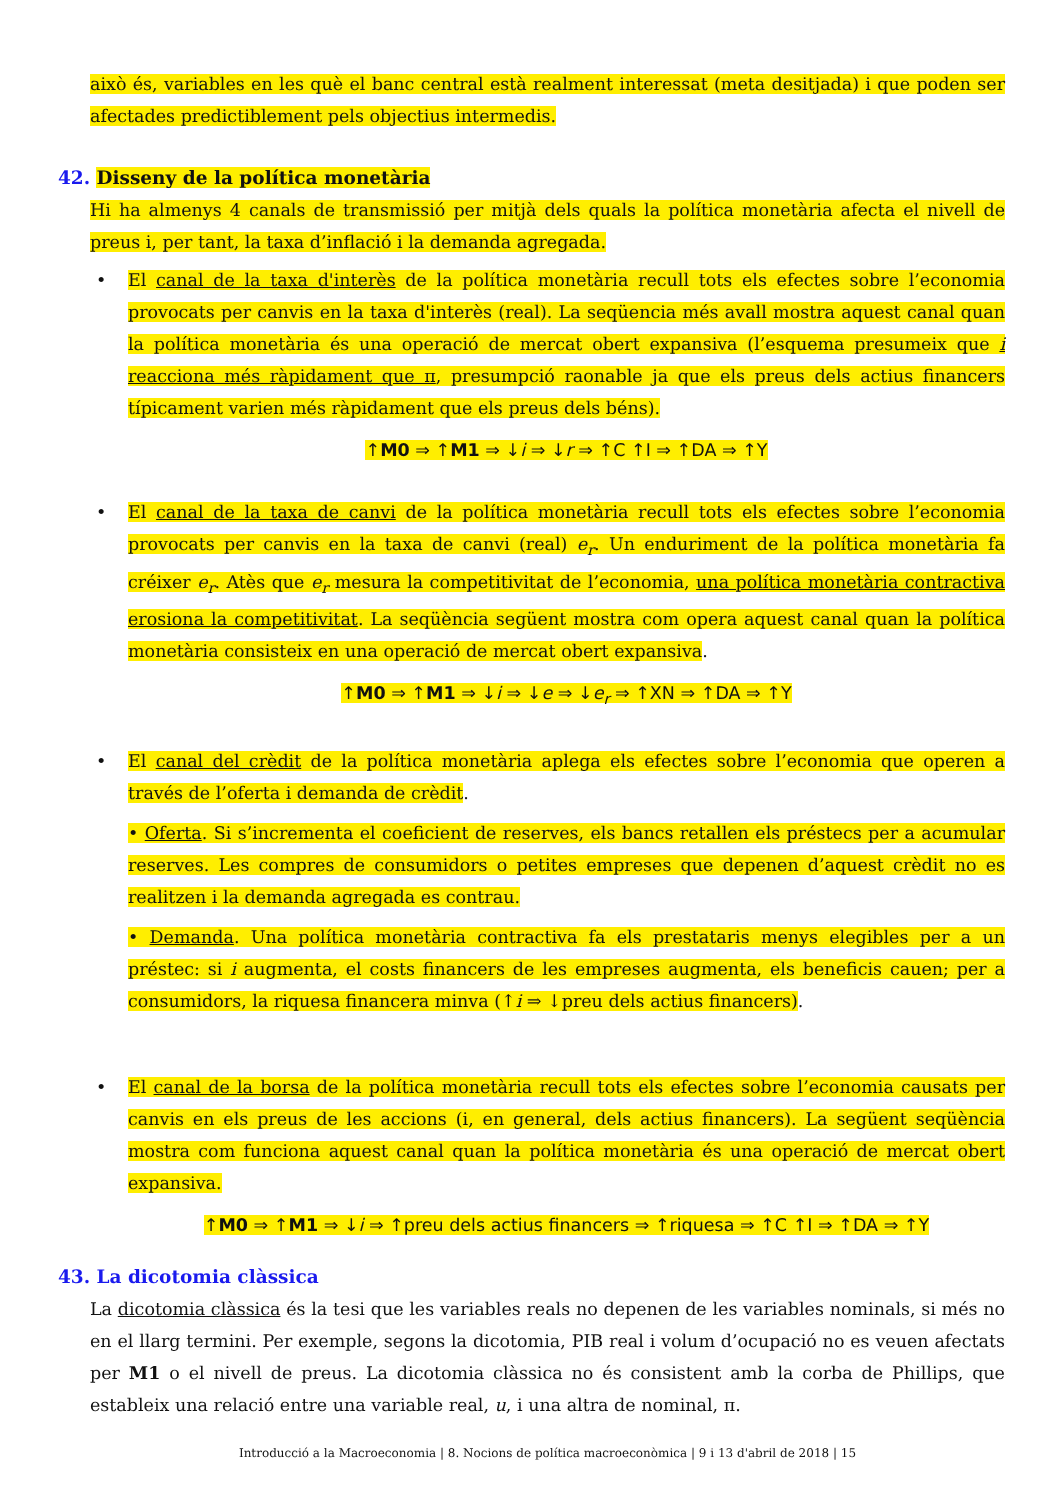això és, variables en les què el banc central està realment interessat (meta desitjada) i que poden ser afectades predictiblement pels objectius intermedis.
42. Disseny de la política monetària
Hi ha almenys 4 canals de transmissió per mitjà dels quals la política monetària afecta el nivell de preus i, per tant, la taxa d’inflació i la demanda agregada.
• El canal de la taxa d'interès de la política monetària recull tots els efectes sobre l’economia provocats per canvis en la taxa d'interès (real). La seqüencia més avall mostra aquest canal quan la política monetària és una operació de mercat obert expansiva (l’esquema presumeix que i reacciona més ràpidament que π, presumpció raonable ja que els preus dels actius financers típicament varien més ràpidament que els preus dels béns).
↑M0 ⇒ ↑M1 ⇒ ↓i ⇒ ↓r ⇒ ↑C ↑I ⇒ ↑DA ⇒ ↑Y
• El canal de la taxa de canvi de la política monetària recull tots els efectes sobre l’economia provocats per canvis en la taxa de canvi (real) e<sub>r</sub>. Un enduriment de la política monetària fa créixer e<sub>r</sub>. Atès que e<sub>r</sub> mesura la competitivitat de l’economia, una política monetària contractiva erosiona la competitivitat. La seqüència següent mostra com opera aquest canal quan la política monetària consisteix en una operació de mercat obert expansiva.
↑M0 ⇒ ↑M1 ⇒ ↓i ⇒ ↓e ⇒ ↓e<sub>r</sub> ⇒ ↑XN ⇒ ↑DA ⇒ ↑Y
• El canal del crèdit de la política monetària aplega els efectes sobre l’economia que operen a través de l’oferta i demanda de crèdit.
• Oferta. Si s’incrementa el coeficient de reserves, els bancs retallen els préstecs per a acumular reserves. Les compres de consumidors o petites empreses que depenen d’aquest crèdit no es realitzen i la demanda agregada es contrau.
• Demanda. Una política monetària contractiva fa els prestataris menys elegibles per a un préstec: si i augmenta, el costs financers de les empreses augmenta, els beneficis cauen; per a consumidors, la riquesa financera minva (↑i ⇒ ↓preu dels actius financers).
• El canal de la borsa de la política monetària recull tots els efectes sobre l’economia causats per canvis en els preus de les accions (i, en general, dels actius financers). La següent seqüència mostra com funciona aquest canal quan la política monetària és una operació de mercat obert expansiva.
↑M0 ⇒ ↑M1 ⇒ ↓i ⇒ ↑preu dels actius financers ⇒ ↑riquesa ⇒ ↑C ↑I ⇒ ↑DA ⇒ ↑Y
43. La dicotomia clàssica
La dicotomia clàssica és la tesi que les variables reals no depenen de les variables nominals, si més no en el llarg termini. Per exemple, segons la dicotomia, PIB real i volum d’ocupació no es veuen afectats per M1 o el nivell de preus. La dicotomia clàssica no és consistent amb la corba de Phillips, que estableix una relació entre una variable real, u, i una altra de nominal, π.
Introducció a la Macroeconomia | 8. Nocions de política macroeconòmica | 9 i 13 d'abril de 2018 | 15